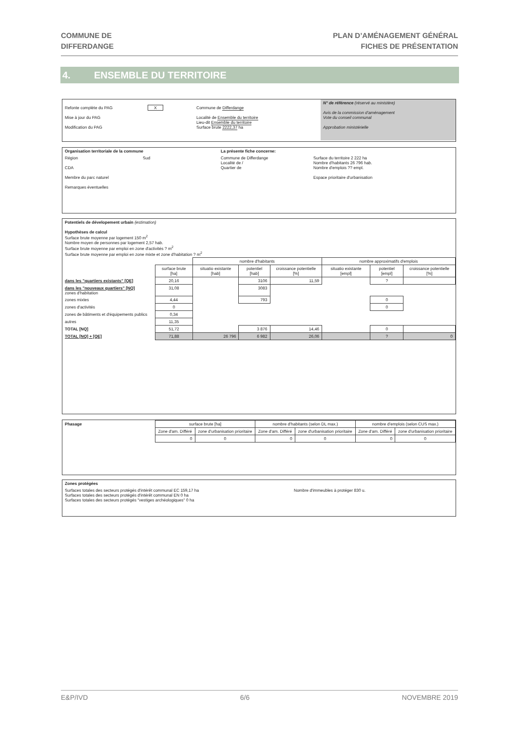COMMUNE DE
DIFFERDANGE
PLAN D’AMÉNAGEMENT GÉNÉRAL
FICHES DE PRÉSENTATION
4. ENSEMBLE DU TERRITOIRE
| Refonte complète du PAG Mise à jour du PAG Modification du PAG | X | Commune de Differdange Localité de Ensemble du territoire Lieu-dit Ensemble du territoire Surface brute 2222,37 ha | N° de référence (réservé au ministère) Avis de la commission d'aménagement Vote du conseil communal Approbation ministérielle |
| Organisation territoriale de la commune | | La présente fiche concerne: | |
| Région CDA Membre du parc naturel Remarques éventuelles | Sud | Commune de Differdange Localité de / Quartier de | Surface du territoire 2 222 ha Nombre d'habitants 26 796 hab. Nombre d'emplois ?? empl. Espace prioritaire d'urbanisation |
| Potentiels de dévelopement urbain (estimation) Hypothèses de calcul Surface brute moyenne par logement 150 m<sup>2</sup> Nombre moyen de personnes par logement 2,57 hab. Surface brute moyenne par emploi en zone d'activités ? m<sup>2</sup> Surface brute moyenne par emploi en zone mixte et zone d'habitation ? m<sup>2</sup> | | | | | | | |
| | | nombre d'habitants | | | nombre approximatifs d'emplois | | |
| | surface brute [ha] | situatio existante [hab] | potentiel [hab] | croissance potentielle [%] | situatio existante [empl] | potentiel [empl] | croissance potentielle [%] |
| dans les "quartiers existants" [QE] | 20,16 | | 3106 | 11,59 | | ? | |
| dans les "nouveaux quartiers" [NQ] zones d'habitation | 31,08 | | 3083 | | | | |
| zones mixtes | 4,44 | | 793 | | | 0 | |
| zones d'activités | 0 | | | | | 0 | |
| zones de bâtiments et d'équipements publics | 0,34 | | | | | | |
| autres | 11,35 | | | | | | |
| TOTAL [NQ] | 51,72 | | 3 876 | 14,46 | | 0 | |
| TOTAL [NQ] + [QE] | 71,88 | 26 796 | 6 982 | 26,06 | | ? | 0 |
| Phasage | surface brute [ha] | | nombre d'habitants (selon DL max.) | | nombre d'emplois (selon CUS max.) | |
| | Zone d'am. Différé | zone d'urbanisation prioritaire | Zone d'am. Différé | zone d'urbanisation prioritaire | Zone d'am. Différé | zone d'urbanisation prioritaire |
| | 0 | 0 | 0 | 0 | 0 | 0 |
| Zones protégées | |
| Surfaces totales des secteurs protégés d'intérêt communal EC 159,17 ha Surfaces totales des secteurs protégés d'intérêt communal EN 0 ha Surfaces totales des secteurs protégés "vestiges archéologiques" 0 ha | Nombre d'immeubles à protéger 830 u. |
E&P/IVD 6/6 NOVEMBRE 2019